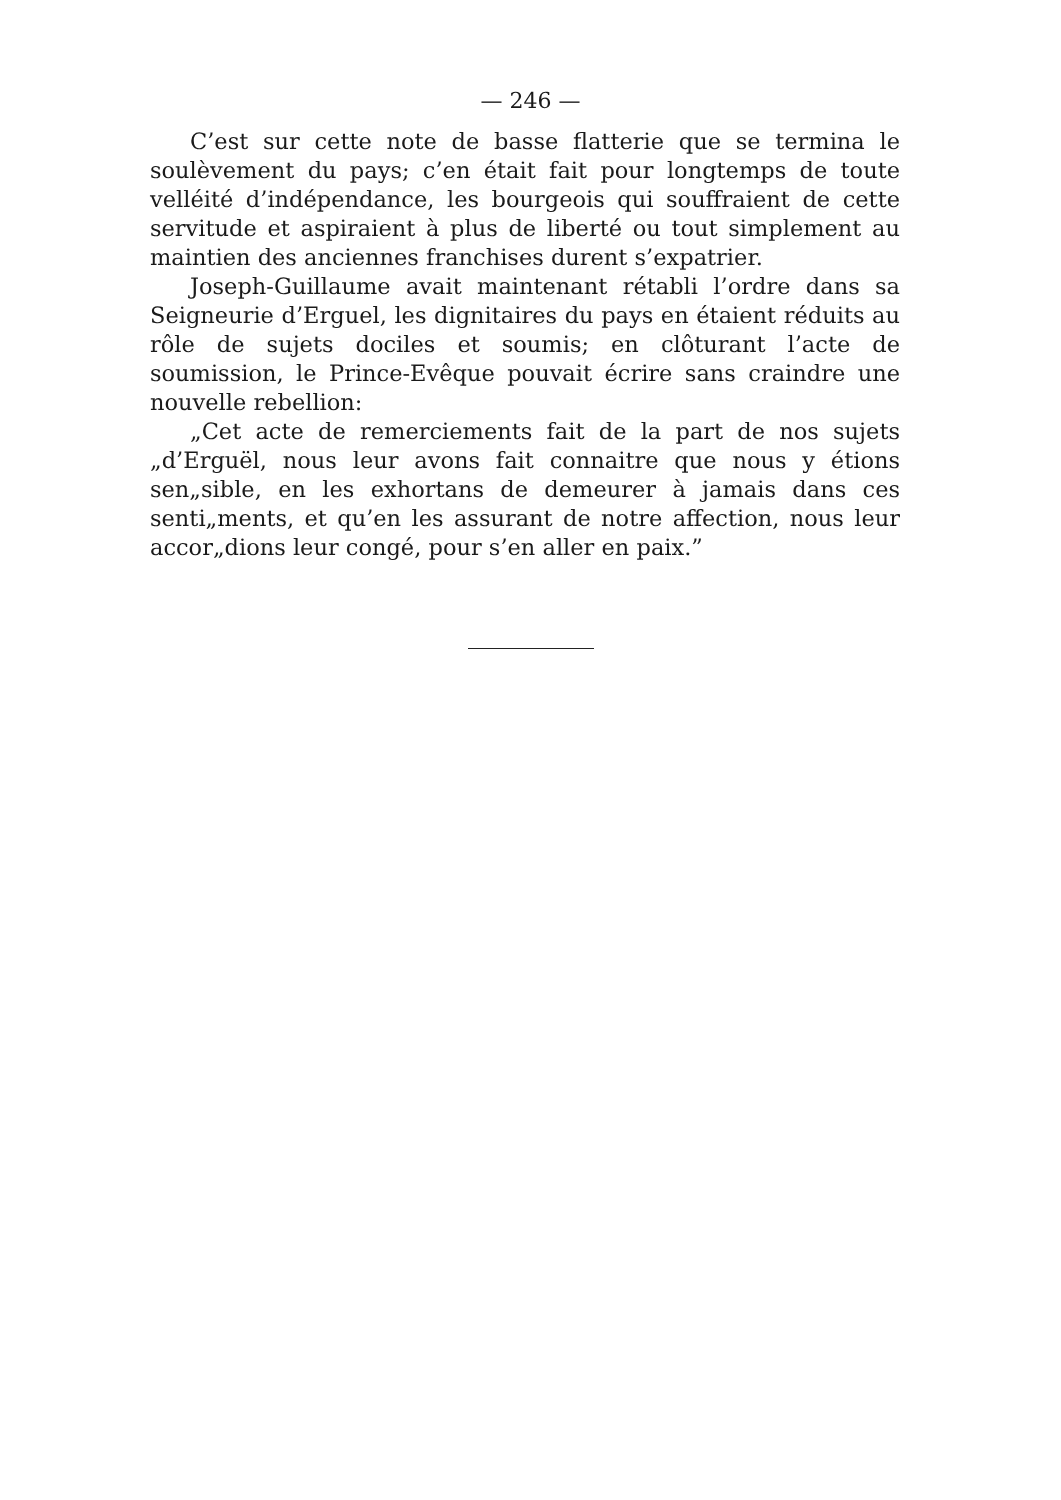— 246 —
C’est sur cette note de basse flatterie que se termina le soulèvement du pays; c’en était fait pour longtemps de toute velléité d’indépendance, les bourgeois qui souffraient de cette servitude et aspiraient à plus de liberté ou tout simplement au maintien des anciennes franchises durent s’expatrier.
Joseph-Guillaume avait maintenant rétabli l’ordre dans sa Seigneurie d’Erguel, les dignitaires du pays en étaient réduits au rôle de sujets dociles et soumis; en clôturant l’acte de soumission, le Prince-Evêque pouvait écrire sans craindre une nouvelle rebellion:
„Cet acte de remerciements fait de la part de nos sujets „d’Erguël, nous leur avons fait connaitre que nous y étions sen„sible, en les exhortans de demeurer à jamais dans ces senti„ments, et qu’en les assurant de notre affection, nous leur accor„dions leur congé, pour s’en aller en paix.”